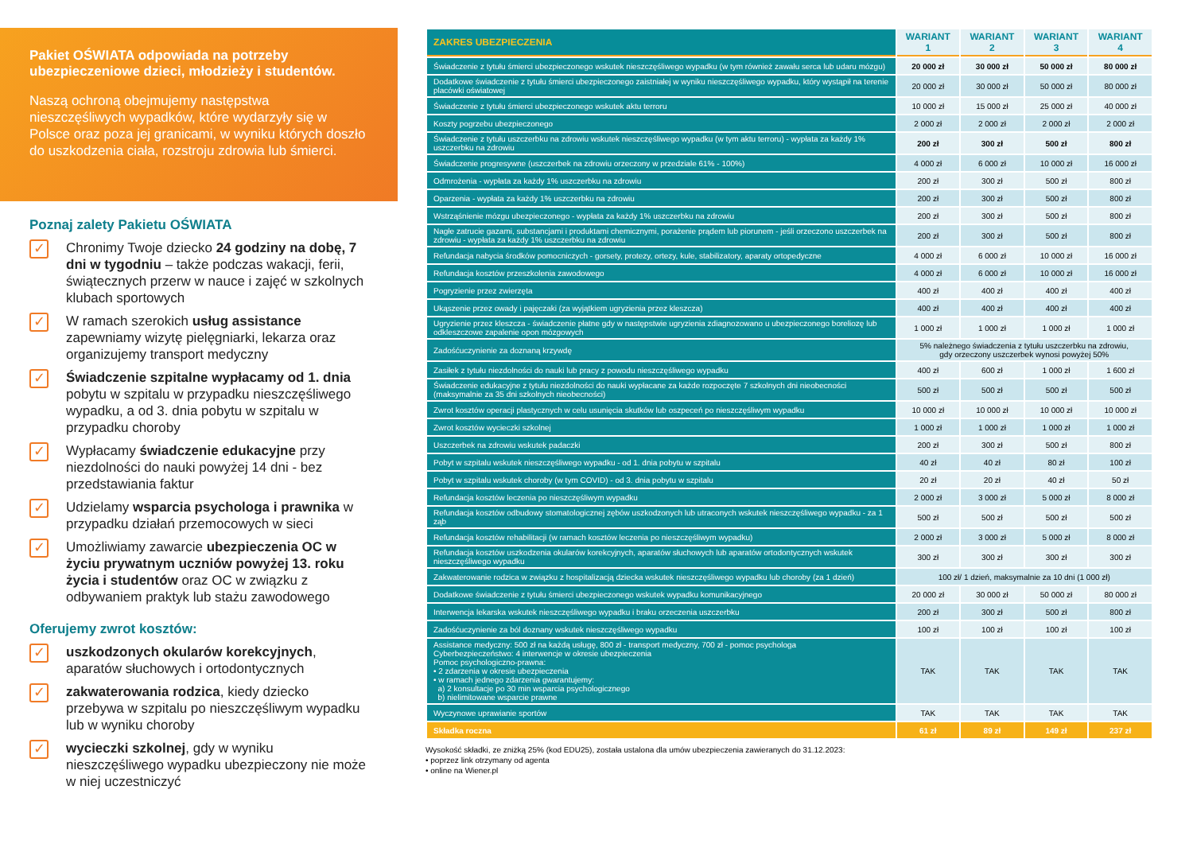Pakiet OŚWIATA odpowiada na potrzeby ubezpieczeniowe dzieci, młodzieży i studentów.
Naszą ochroną obejmujemy następstwa nieszczęśliwych wypadków, które wydarzyły się w Polsce oraz poza jej granicami, w wyniku których doszło do uszkodzenia ciała, rozstroju zdrowia lub śmierci.
Poznaj zalety Pakietu OŚWIATA
✓
Chronimy Twoje dziecko 24 godziny na dobę, 7 dni w tygodniu – także podczas wakacji, ferii, świątecznych przerw w nauce i zajęć w szkolnych klubach sportowych
✓
W ramach szerokich usług assistance zapewniamy wizytę pielęgniarki, lekarza oraz organizujemy transport medyczny
✓
Świadczenie szpitalne wypłacamy od 1. dnia pobytu w szpitalu w przypadku nieszczęśliwego wypadku, a od 3. dnia pobytu w szpitalu w przypadku choroby
✓
Wypłacamy świadczenie edukacyjne przy niezdolności do nauki powyżej 14 dni - bez przedstawiania faktur
✓
Udzielamy wsparcia psychologa i prawnika w przypadku działań przemocowych w sieci
✓
Umożliwiamy zawarcie ubezpieczenia OC w życiu prywatnym uczniów powyżej 13. roku życia i studentów oraz OC w związku z odbywaniem praktyk lub stażu zawodowego
Oferujemy zwrot kosztów:
✓
uszkodzonych okularów korekcyjnych, aparatów słuchowych i ortodontycznych
✓
zakwaterowania rodzica, kiedy dziecko przebywa w szpitalu po nieszczęśliwym wypadku lub w wyniku choroby
✓
wycieczki szkolnej, gdy w wyniku nieszczęśliwego wypadku ubezpieczony nie może w niej uczestniczyć
| ZAKRES UBEZPIECZENIA | WARIANT 1 | WARIANT 2 | WARIANT 3 | WARIANT 4 |
| --- | --- | --- | --- | --- |
| Świadczenie z tytułu śmierci ubezpieczonego wskutek nieszczęśliwego wypadku (w tym również zawału serca lub udaru mózgu) | 20 000 zł | 30 000 zł | 50 000 zł | 80 000 zł |
| Dodatkowe świadczenie z tytułu śmierci ubezpieczonego zaistniałej w wyniku nieszczęśliwego wypadku, który wystąpił na terenie placówki oświatowej | 20 000 zł | 30 000 zł | 50 000 zł | 80 000 zł |
| Świadczenie z tytułu śmierci ubezpieczonego wskutek aktu terroru | 10 000 zł | 15 000 zł | 25 000 zł | 40 000 zł |
| Koszty pogrzebu ubezpieczonego | 2 000 zł | 2 000 zł | 2 000 zł | 2 000 zł |
| Świadczenie z tytułu uszczerbku na zdrowiu wskutek nieszczęśliwego wypadku (w tym aktu terroru) - wypłata za każdy 1% uszczerbku na zdrowiu | 200 zł | 300 zł | 500 zł | 800 zł |
| Świadczenie progresywne (uszczerbek na zdrowiu orzeczony w przedziale 61% - 100%) | 4 000 zł | 6 000 zł | 10 000 zł | 16 000 zł |
| Odmrożenia - wypłata za każdy 1% uszczerbku na zdrowiu | 200 zł | 300 zł | 500 zł | 800 zł |
| Oparzenia - wypłata za każdy 1% uszczerbku na zdrowiu | 200 zł | 300 zł | 500 zł | 800 zł |
| Wstrząśnienie mózgu ubezpieczonego - wypłata za każdy 1% uszczerbku na zdrowiu | 200 zł | 300 zł | 500 zł | 800 zł |
| Nagłe zatrucie gazami, substancjami i produktami chemicznymi, porażenie prądem lub piorunem - jeśli orzeczono uszczerbek na zdrowiu - wypłata za każdy 1% uszczerbku na zdrowiu | 200 zł | 300 zł | 500 zł | 800 zł |
| Refundacja nabycia środków pomocniczych - gorsety, protezy, ortezy, kule, stabilizatory, aparaty ortopedyczne | 4 000 zł | 6 000 zł | 10 000 zł | 16 000 zł |
| Refundacja kosztów przeszkolenia zawodowego | 4 000 zł | 6 000 zł | 10 000 zł | 16 000 zł |
| Pogryzienie przez zwierzęta | 400 zł | 400 zł | 400 zł | 400 zł |
| Ukąszenie przez owady i pajęczaki (za wyjątkiem ugryzienia przez kleszcza) | 400 zł | 400 zł | 400 zł | 400 zł |
| Ugryzienie przez kleszcza - świadczenie płatne gdy w następstwie ugryzienia zdiagnozowano u ubezpieczonego boreliozę lub odkleszczowe zapalenie opon mózgowych | 1 000 zł | 1 000 zł | 1 000 zł | 1 000 zł |
| Zadośćuczynienie za doznaną krzywdę | 5% należnego świadczenia z tytułu uszczerbku na zdrowiu, gdy orzeczony uszczerbek wynosi powyżej 50% | | | |
| Zasiłek z tytułu niezdolności do nauki lub pracy z powodu nieszczęśliwego wypadku | 400 zł | 600 zł | 1 000 zł | 1 600 zł |
| Świadczenie edukacyjne z tytułu niezdolności do nauki wypłacane za każde rozpoczęte 7 szkolnych dni nieobecności (maksymalnie za 35 dni szkolnych nieobecności) | 500 zł | 500 zł | 500 zł | 500 zł |
| Zwrot kosztów operacji plastycznych w celu usunięcia skutków lub oszpeceń po nieszczęśliwym wypadku | 10 000 zł | 10 000 zł | 10 000 zł | 10 000 zł |
| Zwrot kosztów wycieczki szkolnej | 1 000 zł | 1 000 zł | 1 000 zł | 1 000 zł |
| Uszczerbek na zdrowiu wskutek padaczki | 200 zł | 300 zł | 500 zł | 800 zł |
| Pobyt w szpitalu wskutek nieszczęśliwego wypadku - od 1. dnia pobytu w szpitalu | 40 zł | 40 zł | 80 zł | 100 zł |
| Pobyt w szpitalu wskutek choroby (w tym COVID) - od 3. dnia pobytu w szpitalu | 20 zł | 20 zł | 40 zł | 50 zł |
| Refundacja kosztów leczenia po nieszczęśliwym wypadku | 2 000 zł | 3 000 zł | 5 000 zł | 8 000 zł |
| Refundacja kosztów odbudowy stomatologicznej zębów uszkodzonych lub utraconych wskutek nieszczęśliwego wypadku - za 1 ząb | 500 zł | 500 zł | 500 zł | 500 zł |
| Refundacja kosztów rehabilitacji (w ramach kosztów leczenia po nieszczęśliwym wypadku) | 2 000 zł | 3 000 zł | 5 000 zł | 8 000 zł |
| Refundacja kosztów uszkodzenia okularów korekcyjnych, aparatów słuchowych lub aparatów ortodontycznych wskutek nieszczęśliwego wypadku | 300 zł | 300 zł | 300 zł | 300 zł |
| Zakwaterowanie rodzica w związku z hospitalizacją dziecka wskutek nieszczęśliwego wypadku lub choroby (za 1 dzień) | 100 zł/ 1 dzień, maksymalnie za 10 dni (1 000 zł) | | | |
| Dodatkowe świadczenie z tytułu śmierci ubezpieczonego wskutek wypadku komunikacyjnego | 20 000 zł | 30 000 zł | 50 000 zł | 80 000 zł |
| Interwencja lekarska wskutek nieszczęśliwego wypadku i braku orzeczenia uszczerbku | 200 zł | 300 zł | 500 zł | 800 zł |
| Zadośćuczynienie za ból doznany wskutek nieszczęśliwego wypadku | 100 zł | 100 zł | 100 zł | 100 zł |
| Assistance medyczny: 500 zł na każdą usługę, 800 zł - transport medyczny, 700 zł - pomoc psychologa Cyberbezpieczeństwo: 4 interwencje w okresie ubezpieczenia Pomoc psychologiczno-prawna: • 2 zdarzenia w okresie ubezpieczenia • w ramach jednego zdarzenia gwarantujemy: a) 2 konsultacje po 30 min wsparcia psychologicznego b) nielimitowane wsparcie prawne | TAK | TAK | TAK | TAK |
| Wyczynowe uprawianie sportów | TAK | TAK | TAK | TAK |
| Składka roczna | 61 zł | 89 zł | 149 zł | 237 zł |
Wysokość składki, ze zniżką 25% (kod EDU25), została ustalona dla umów ubezpieczenia zawieranych do 31.12.2023:
• poprzez link otrzymany od agenta
• online na Wiener.pl